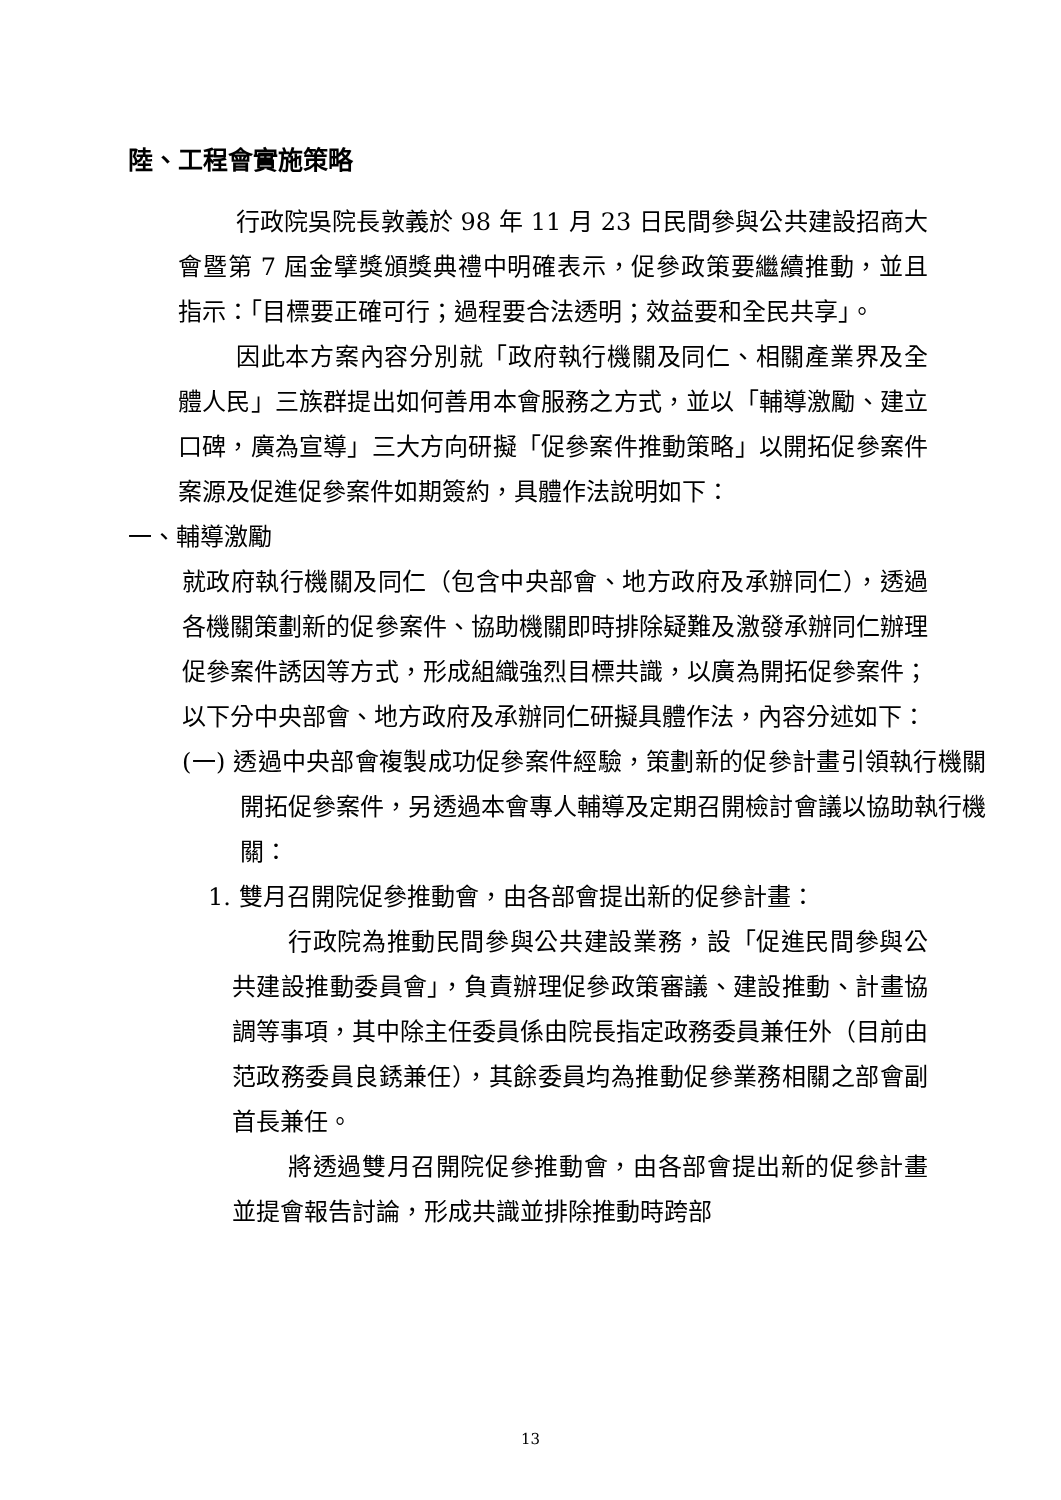陸、工程會實施策略
行政院吳院長敦義於 98 年 11 月 23 日民間參與公共建設招商大會暨第 7 屆金擘獎頒獎典禮中明確表示，促參政策要繼續推動，並且指示：「目標要正確可行；過程要合法透明；效益要和全民共享」。
因此本方案內容分別就「政府執行機關及同仁、相關產業界及全體人民」三族群提出如何善用本會服務之方式，並以「輔導激勵、建立口碑，廣為宣導」三大方向研擬「促參案件推動策略」以開拓促參案件案源及促進促參案件如期簽約，具體作法說明如下：
一、輔導激勵
就政府執行機關及同仁（包含中央部會、地方政府及承辦同仁），透過各機關策劃新的促參案件、協助機關即時排除疑難及激發承辦同仁辦理促參案件誘因等方式，形成組織強烈目標共識，以廣為開拓促參案件；以下分中央部會、地方政府及承辦同仁研擬具體作法，內容分述如下：
(一) 透過中央部會複製成功促參案件經驗，策劃新的促參計畫引領執行機關開拓促參案件，另透過本會專人輔導及定期召開檢討會議以協助執行機關：
1. 雙月召開院促參推動會，由各部會提出新的促參計畫：
行政院為推動民間參與公共建設業務，設「促進民間參與公共建設推動委員會」，負責辦理促參政策審議、建設推動、計畫協調等事項，其中除主任委員係由院長指定政務委員兼任外（目前由范政務委員良銹兼任），其餘委員均為推動促參業務相關之部會副首長兼任。
將透過雙月召開院促參推動會，由各部會提出新的促參計畫並提會報告討論，形成共識並排除推動時跨部
13